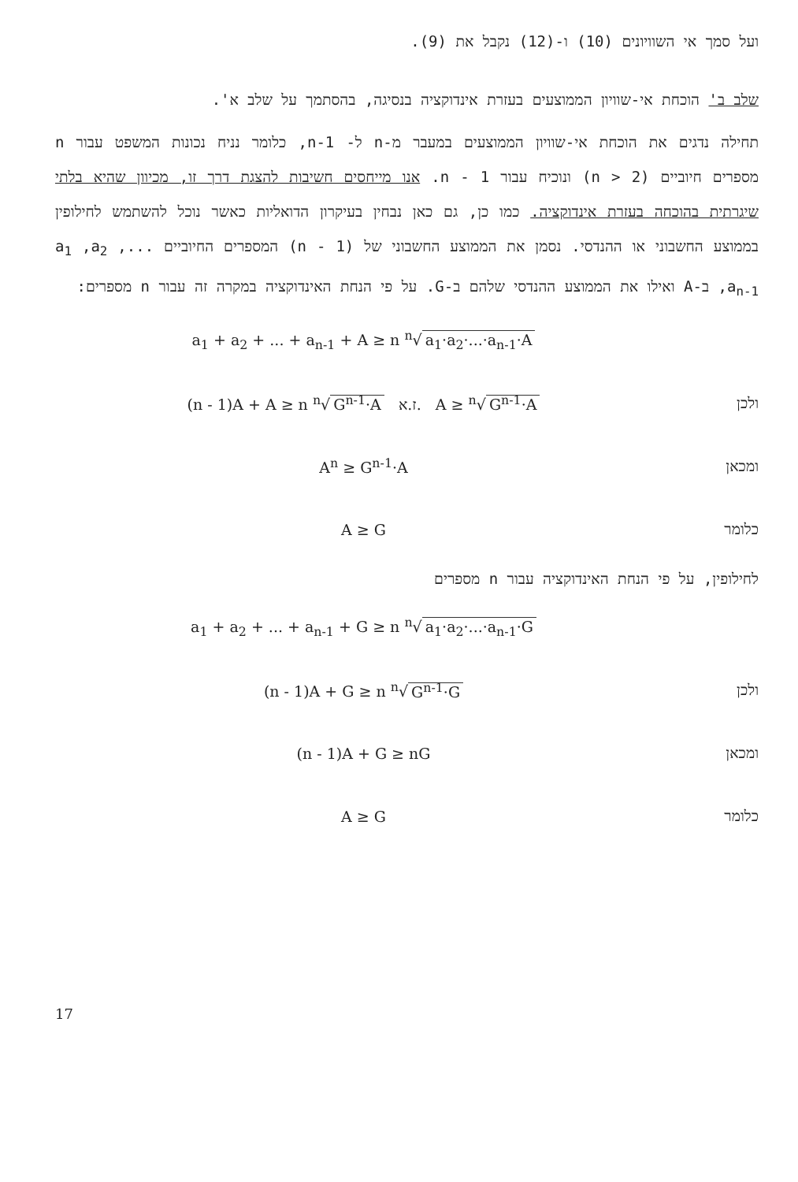ועל סמך אי השוויונים (10) ו-(12) נקבל את (9).
שלב ב' הוכחת אי-שוויון הממוצעים בעזרת אינדוקציה בנסיגה, בהסתמך על שלב א'.
תחילה נדגים את הוכחת אי-שוויון הממוצעים במעבר מ-n ל- n-1, כלומר נניח נכונות המשפט עבור n מספרים חיוביים (2 < n) ונוכיח עבור n - 1. אנו מייחסים חשיבות להצגת דרך זו, מכיוון שהיא בלתי שיגרתית בהוכחה בעזרת אינדוקציה. כמו כן, גם כאן נבחין בעיקרון הדואליות כאשר נוכל להשתמש לחילופין בממוצע החשבוני או ההנדסי. נסמן את הממוצע החשבוני של (n - 1) המספרים החיוביים a<sub>1</sub> ,a<sub>2</sub> ,... ,a<sub>n-1</sub> ב-A ואילו את הממוצע ההנדסי שלהם ב-G. על פי הנחת האינדוקציה במקרה זה עבור n מספרים:
a<sub>1</sub> + a<sub>2</sub> + ... + a<sub>n-1</sub> + A ≥ n <sup>n</sup>√ a<sub>1</sub>·a<sub>2</sub>·...·a<sub>n-1</sub>·A
ולכן (n - 1)A + A ≥ n <sup>n</sup>√ G<sup>n-1</sup>·A ז.א. A ≥ <sup>n</sup>√ G<sup>n-1</sup>·A
ומכאן A<sup>n</sup> ≥ G<sup>n-1</sup>·A
כלומר A ≥ G
לחילופין, על פי הנחת האינדוקציה עבור n מספרים
a<sub>1</sub> + a<sub>2</sub> + ... + a<sub>n-1</sub> + G ≥ n <sup>n</sup>√ a<sub>1</sub>·a<sub>2</sub>·...·a<sub>n-1</sub>·G
ולכן (n - 1)A + G ≥ n <sup>n</sup>√ G<sup>n-1</sup>·G
ומכאן (n - 1)A + G ≥ nG
כלומר A ≥ G
17